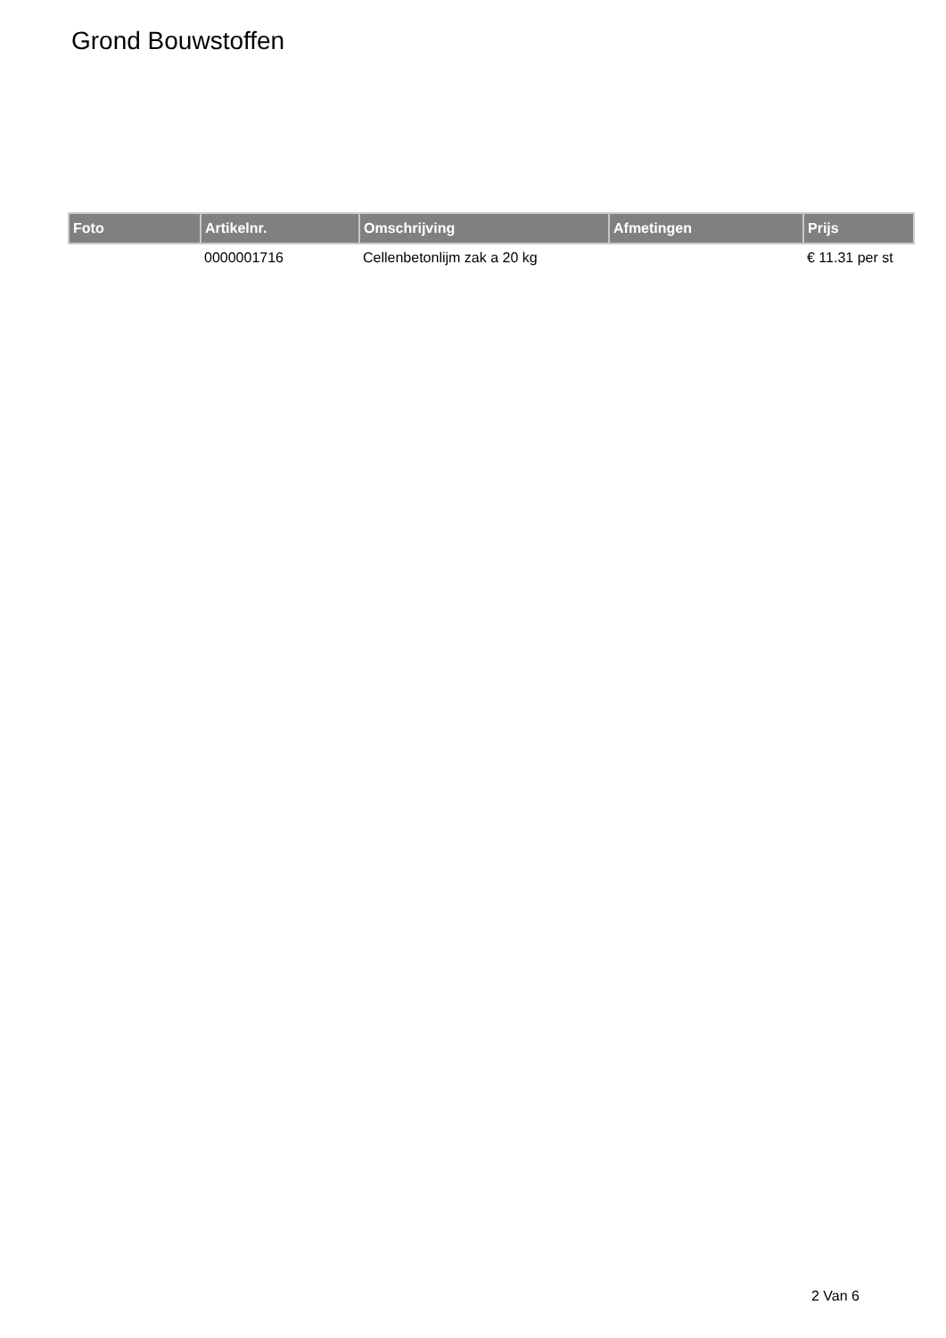Grond Bouwstoffen
| Foto | Artikelnr. | Omschrijving | Afmetingen | Prijs |
| --- | --- | --- | --- | --- |
| | 0000001716 | Cellenbetonlijm zak a 20 kg | | € 11.31 per st |
2 Van 6